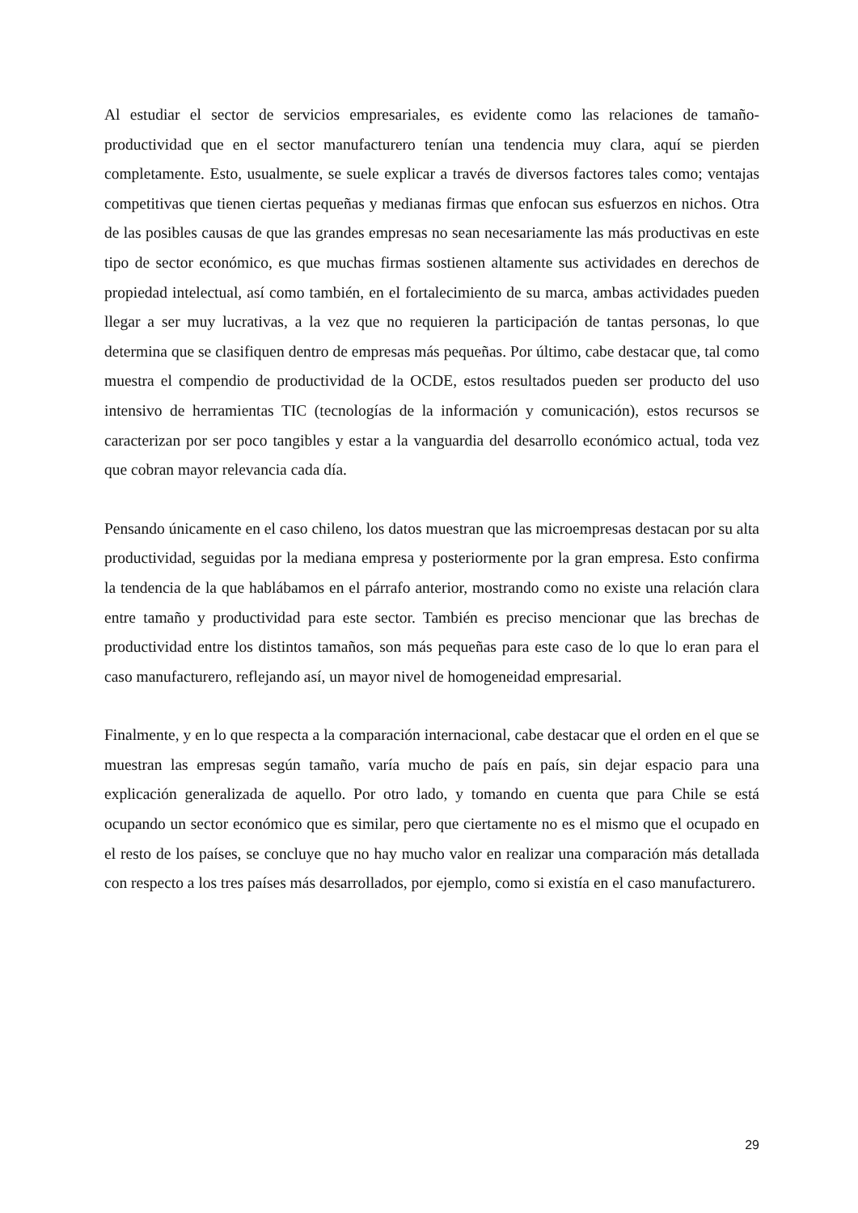Al estudiar el sector de servicios empresariales, es evidente como las relaciones de tamaño-productividad que en el sector manufacturero tenían una tendencia muy clara, aquí se pierden completamente. Esto, usualmente, se suele explicar a través de diversos factores tales como; ventajas competitivas que tienen ciertas pequeñas y medianas firmas que enfocan sus esfuerzos en nichos. Otra de las posibles causas de que las grandes empresas no sean necesariamente las más productivas en este tipo de sector económico, es que muchas firmas sostienen altamente sus actividades en derechos de propiedad intelectual, así como también, en el fortalecimiento de su marca, ambas actividades pueden llegar a ser muy lucrativas, a la vez que no requieren la participación de tantas personas, lo que determina que se clasifiquen dentro de empresas más pequeñas. Por último, cabe destacar que, tal como muestra el compendio de productividad de la OCDE, estos resultados pueden ser producto del uso intensivo de herramientas TIC (tecnologías de la información y comunicación), estos recursos se caracterizan por ser poco tangibles y estar a la vanguardia del desarrollo económico actual, toda vez que cobran mayor relevancia cada día.
Pensando únicamente en el caso chileno, los datos muestran que las microempresas destacan por su alta productividad, seguidas por la mediana empresa y posteriormente por la gran empresa. Esto confirma la tendencia de la que hablábamos en el párrafo anterior, mostrando como no existe una relación clara entre tamaño y productividad para este sector. También es preciso mencionar que las brechas de productividad entre los distintos tamaños, son más pequeñas para este caso de lo que lo eran para el caso manufacturero, reflejando así, un mayor nivel de homogeneidad empresarial.
Finalmente, y en lo que respecta a la comparación internacional, cabe destacar que el orden en el que se muestran las empresas según tamaño, varía mucho de país en país, sin dejar espacio para una explicación generalizada de aquello. Por otro lado, y tomando en cuenta que para Chile se está ocupando un sector económico que es similar, pero que ciertamente no es el mismo que el ocupado en el resto de los países, se concluye que no hay mucho valor en realizar una comparación más detallada con respecto a los tres países más desarrollados, por ejemplo, como si existía en el caso manufacturero.
29